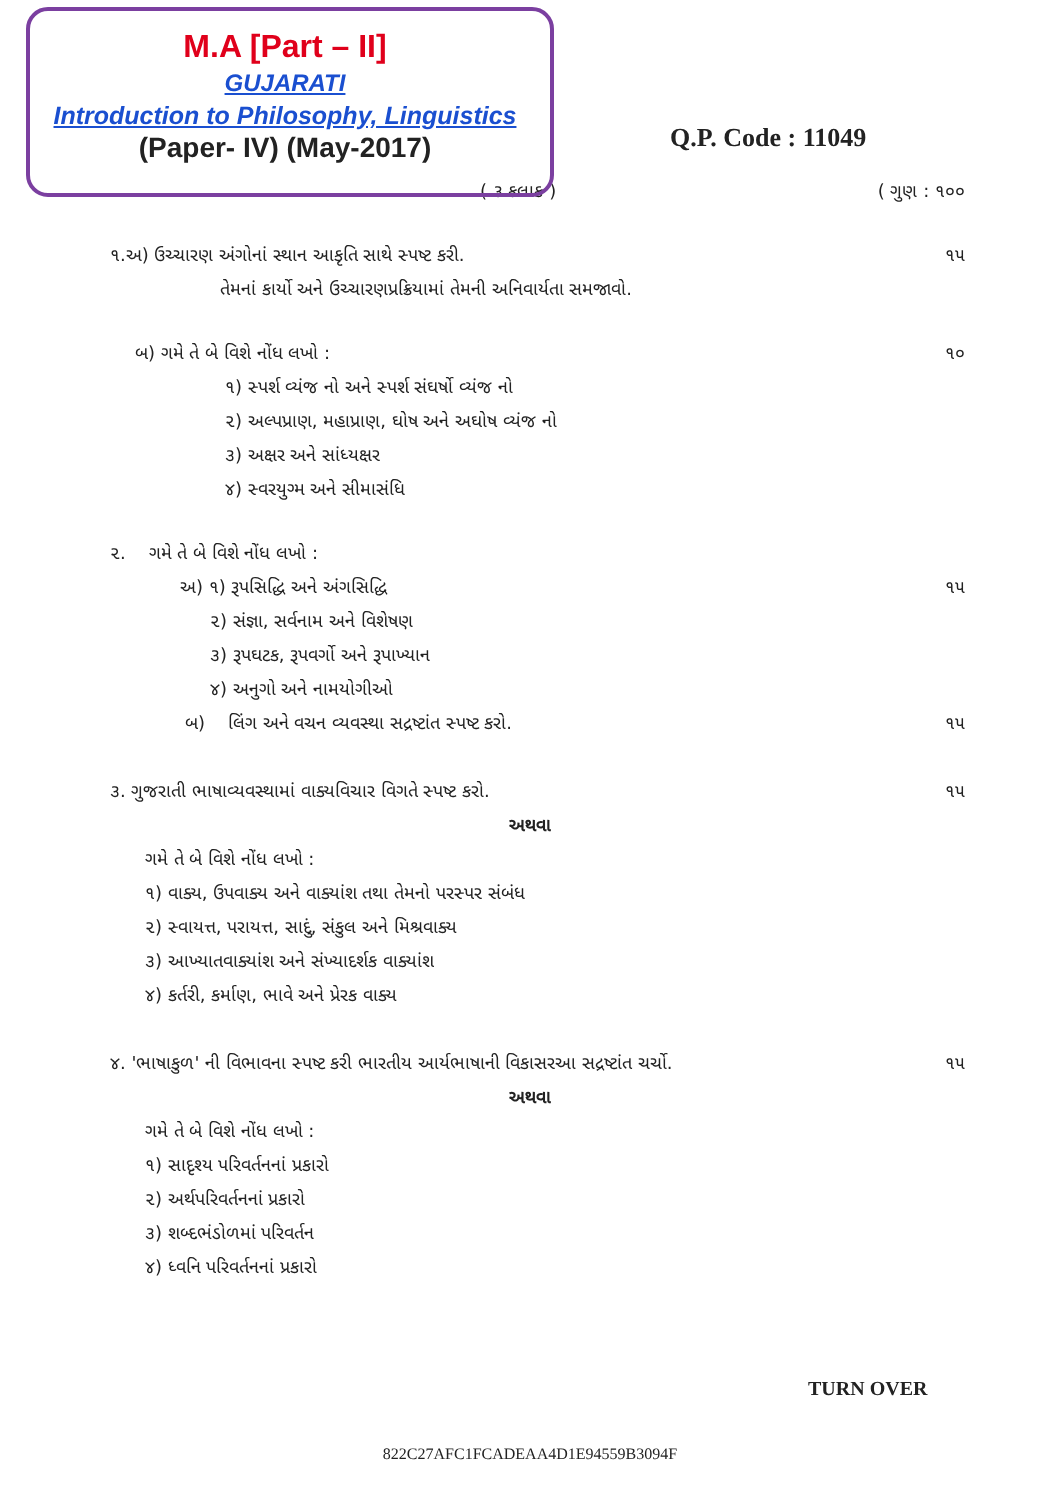M.A [Part – II]
GUJARATI
Introduction to Philosophy, Linguistics
(Paper- IV) (May-2017)
Q.P. Code : 11049
( ૩ કલાક ) ( ગુણ : ૧૦૦
૧.અ) ઉચ્ચારણ અંગોનાં સ્થાન આકૃતિ સાથે સ્પષ્ટ કરી.
તેમનાં કાર્યો અને ઉચ્ચારણપ્રક્રિયામાં તેમની અનિવાર્યતા સમજાવો. ૧૫
બ) ગમે તે બે વિશે નોંધ લખો :
૧) સ્પર્શ વ્યંજ નો અને સ્પર્શ સંઘર્ષો વ્યંજ નો
૨) અલ્પપ્રાણ, મહાપ્રાણ, ઘોષ અને અઘોષ વ્યંજ નો
૩) અક્ષર અને સાંધ્યક્ષર
૪) સ્વરયુગ્મ અને સીમાસંધિ ૧૦
૨. ગમે તે બે વિશે નોંધ લખો :
અ) ૧) રૂપસિદ્ધિ અને અંગસિદ્ધિ ૧૫
૨) સંજ્ઞા, સર્વનામ અને વિશેષણ
૩) રૂપઘટક, રૂપવર્ગો અને રૂપાખ્યાન
૪) અનુગો અને નામયોગીઓ
બ) લિંગ અને વચન વ્યવસ્થા સદ્રષ્ટાંત સ્પષ્ટ કરો. ૧૫
૩. ગુજરાતી ભાષાવ્યવસ્થામાં વાક્યવિચાર વિગતે સ્પષ્ટ કરો. ૧૫
અથવા
ગમે તે બે વિશે નોંધ લખો :
૧) વાક્ય, ઉપવાક્ય અને વાક્યાંશ તથા તેમનો પરસ્પર સંબંધ
૨) સ્વાયત્ત, પરાયત્ત, સાદું, સંકુલ અને મિશ્રવાક્ય
૩) આખ્યાતવાક્યાંશ અને સંખ્યાદર્શક વાક્યાંશ
૪) કર્તરી, કર્માણ, ભાવે અને પ્રેરક વાક્ય
૪. 'ભાષાકુળ' ની વિભાવના સ્પષ્ટ કરી ભારતીય આર્યભાષાની વિકાસરઆ સદ્રષ્ટાંત ચર્ચો. ૧૫
અથવા
ગમે તે બે વિશે નોંધ લખો :
૧) સાદૃશ્ય પરિવર્તનનાં પ્રકારો
૨) અર્થપરિવર્તનનાં પ્રકારો
૩) શબ્દભંડોળમાં પરિવર્તન
૪) ધ્વનિ પરિવર્તનનાં પ્રકારો
TURN OVER
822C27AFC1FCADEAA4D1E94559B3094F